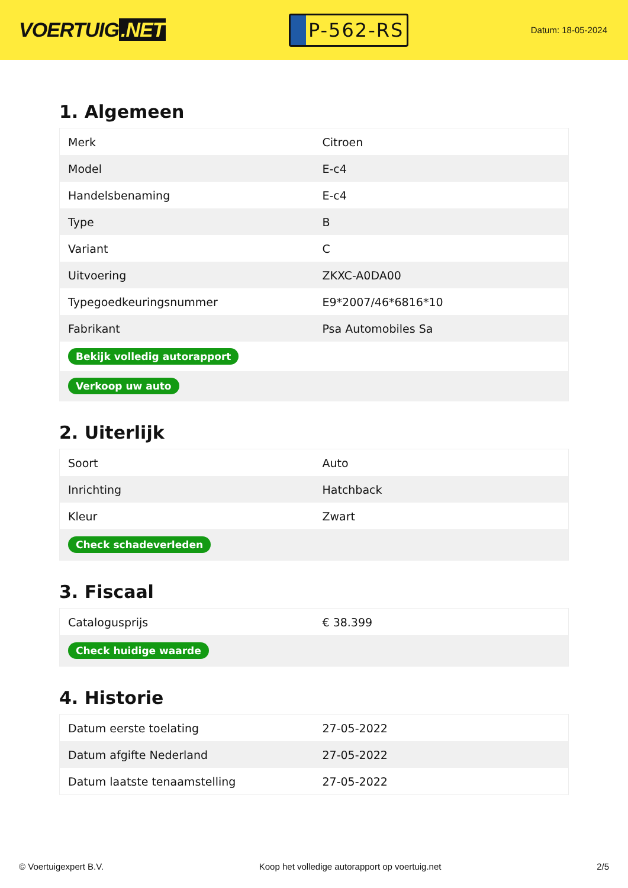VOERTUIG.NET
P-562-RS
Datum: 18-05-2024
1. Algemeen
| Merk | Citroen |
| Model | E-c4 |
| Handelsbenaming | E-c4 |
| Type | B |
| Variant | C |
| Uitvoering | ZKXC-A0DA00 |
| Typegoedkeuringsnummer | E9*2007/46*6816*10 |
| Fabrikant | Psa Automobiles Sa |
| Bekijk volledig autorapport | |
| Verkoop uw auto | |
2. Uiterlijk
| Soort | Auto |
| Inrichting | Hatchback |
| Kleur | Zwart |
| Check schadeverleden | |
3. Fiscaal
| Catalogusprijs | € 38.399 |
| Check huidige waarde | |
4. Historie
| Datum eerste toelating | 27-05-2022 |
| Datum afgifte Nederland | 27-05-2022 |
| Datum laatste tenaamstelling | 27-05-2022 |
© Voertuigexpert B.V. Koop het volledige autorapport op voertuig.net 2/5